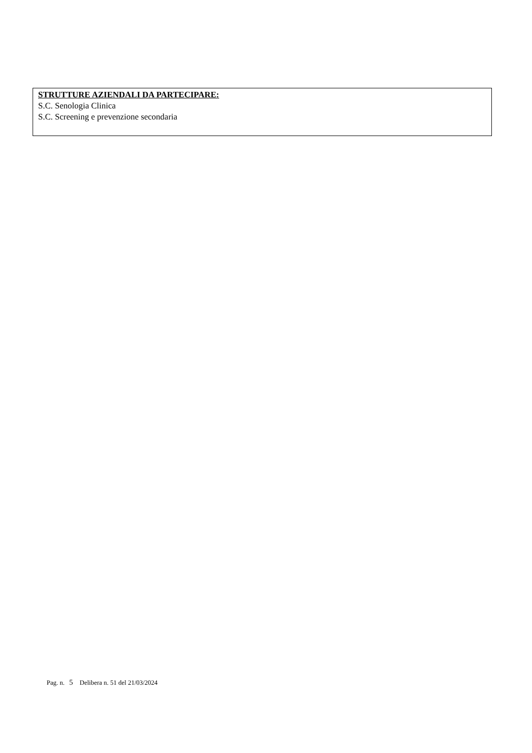STRUTTURE AZIENDALI DA PARTECIPARE:
S.C. Senologia Clinica
S.C. Screening e prevenzione secondaria
Pag. n. 5 Delibera n. 51 del 21/03/2024